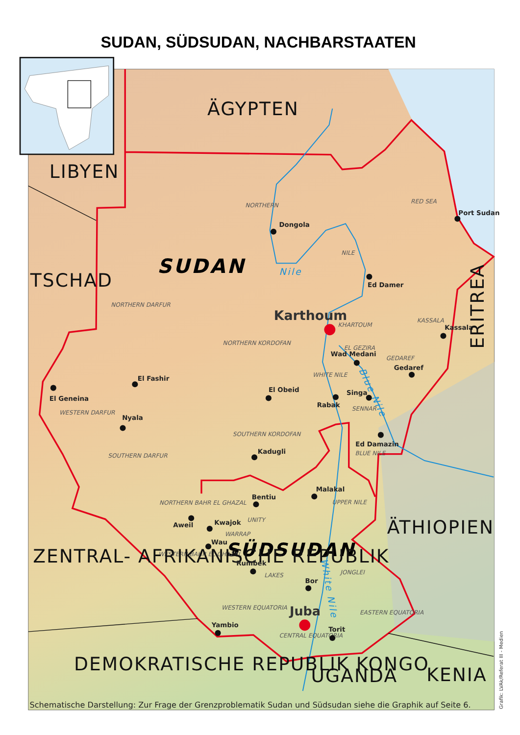SUDAN, SÜDSUDAN, NACHBARSTAATEN
ÄGYPTEN
LIBYEN
TSCHAD
SUDAN
NORTHERN
Dongola
RED SEA
Port Sudan
NILE
Nile
Ed Damer
NORTHERN DARFUR
Karthoum
KHARTOUM
KASSALA
Kassala
ERITREA
NORTHERN KORDOFAN
EL GEZIRA
Wad Medani
GEDAREF
Gedaref
WHITE NILE
Blue Nile
El Fashir
El Obeid
Singa
El Geneina
Rabak
SENNAR
WESTERN DARFUR
Nyala
SOUTHERN KORDOFAN
Ed Damazin
BLUE NILE
Kadugli
SOUTHERN DARFUR
Malakal
Bentiu
UPPER NILE
NORTHERN BAHR EL GHAZAL
UNITY
Aweil
Kwajok
ÄTHIOPIEN
WARRAP
Wau
SÜDSUDAN
WESTERN BAHR EL GHAZAL
ZENTRAL- AFRIKANISCHE REPUBLIK
Rumbek
JONGLEI
LAKES
Bor
White Nile
WESTERN EQUATORIA
Juba
EASTERN EQUATORIA
Yambio
Torit
CENTRAL EQUATORIA
DEMOKRATISCHE REPUBLIK KONGO
UGANDA
KENIA
Schematische Darstellung: Zur Frage der Grenzproblematik Sudan und Südsudan siehe die Graphik auf Seite 6.
Grafik: LVAk/Referat III - Medien